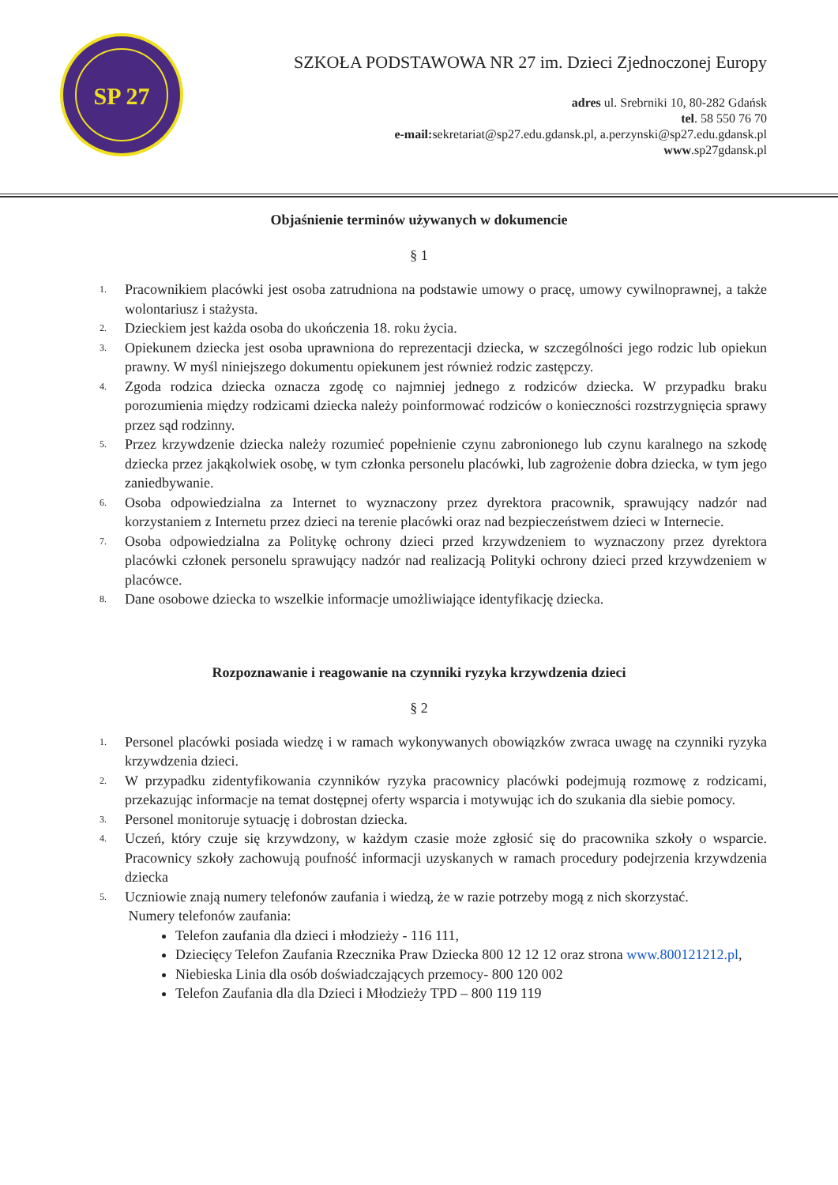SP 27
SZKOŁA PODSTAWOWA NR 27 im. Dzieci Zjednoczonej Europy
adres ul. Srebrniki 10, 80-282 Gdańsk
tel. 58 550 76 70
e-mail: sekretariat@sp27.edu.gdansk.pl, a.perzynski@sp27.edu.gdansk.pl
www.sp27gdansk.pl
Objaśnienie terminów używanych w dokumencie
§ 1
1. Pracownikiem placówki jest osoba zatrudniona na podstawie umowy o pracę, umowy cywilnoprawnej, a także wolontariusz i stażysta.
2. Dzieckiem jest każda osoba do ukończenia 18. roku życia.
3. Opiekunem dziecka jest osoba uprawniona do reprezentacji dziecka, w szczególności jego rodzic lub opiekun prawny. W myśl niniejszego dokumentu opiekunem jest również rodzic zastępczy.
4. Zgoda rodzica dziecka oznacza zgodę co najmniej jednego z rodziców dziecka. W przypadku braku porozumienia między rodzicami dziecka należy poinformować rodziców o konieczności rozstrzygnięcia sprawy przez sąd rodzinny.
5. Przez krzywdzenie dziecka należy rozumieć popełnienie czynu zabronionego lub czynu karalnego na szkodę dziecka przez jakąkolwiek osobę, w tym członka personelu placówki, lub zagrożenie dobra dziecka, w tym jego zaniedbywanie.
6. Osoba odpowiedzialna za Internet to wyznaczony przez dyrektora pracownik, sprawujący nadzór nad korzystaniem z Internetu przez dzieci na terenie placówki oraz nad bezpieczeństwem dzieci w Internecie.
7. Osoba odpowiedzialna za Politykę ochrony dzieci przed krzywdzeniem to wyznaczony przez dyrektora placówki członek personelu sprawujący nadzór nad realizacją Polityki ochrony dzieci przed krzywdzeniem w placówce.
8. Dane osobowe dziecka to wszelkie informacje umożliwiające identyfikację dziecka.
Rozpoznawanie i reagowanie na czynniki ryzyka krzywdzenia dzieci
§ 2
1. Personel placówki posiada wiedzę i w ramach wykonywanych obowiązków zwraca uwagę na czynniki ryzyka krzywdzenia dzieci.
2. W przypadku zidentyfikowania czynników ryzyka pracownicy placówki podejmują rozmowę z rodzicami, przekazując informacje na temat dostępnej oferty wsparcia i motywując ich do szukania dla siebie pomocy.
3. Personel monitoruje sytuację i dobrostan dziecka.
4. Uczeń, który czuje się krzywdzony, w każdym czasie może zgłosić się do pracownika szkoły o wsparcie. Pracownicy szkoły zachowują poufność informacji uzyskanych w ramach procedury podejrzenia krzywdzenia dziecka
5. Uczniowie znają numery telefonów zaufania i wiedzą, że w razie potrzeby mogą z nich skorzystać.
Numery telefonów zaufania:
Telefon zaufania dla dzieci i młodzieży - 116 111,
Dziecięcy Telefon Zaufania Rzecznika Praw Dziecka 800 12 12 12 oraz strona www.800121212.pl,
Niebieska Linia dla osób doświadczających przemocy- 800 120 002
Telefon Zaufania dla dla Dzieci i Młodzieży TPD – 800 119 119